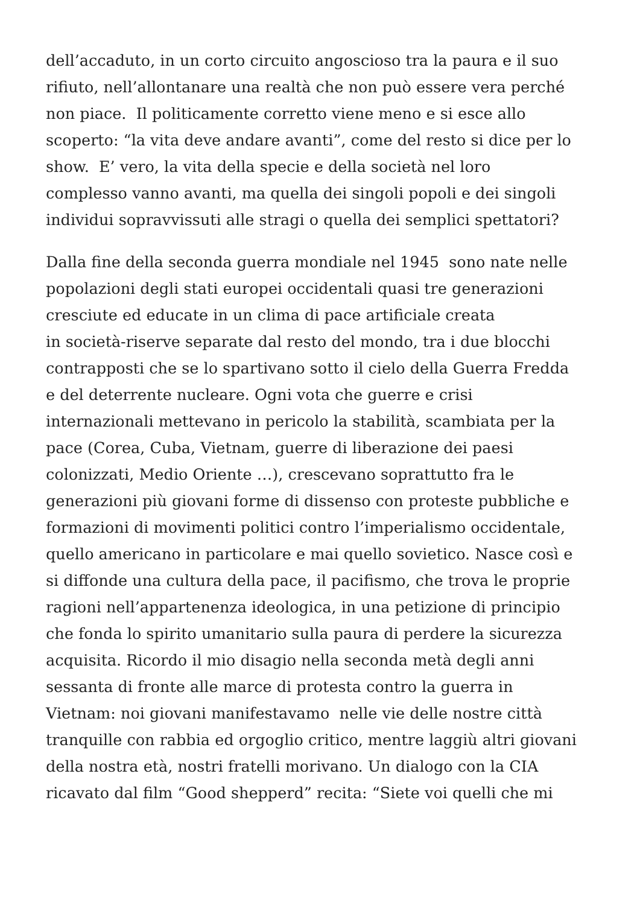dell’accaduto, in un corto circuito angoscioso tra la paura e il suo
rifiuto, nell’allontanare una realtà che non può essere vera perché
non piace. Il politicamente corretto viene meno e si esce allo
scoperto: “la vita deve andare avanti”, come del resto si dice per lo
show. E’ vero, la vita della specie e della società nel loro
complesso vanno avanti, ma quella dei singoli popoli e dei singoli
individui sopravvissuti alle stragi o quella dei semplici spettatori?
Dalla fine della seconda guerra mondiale nel 1945 sono nate nelle
popolazioni degli stati europei occidentali quasi tre generazioni
cresciute ed educate in un clima di pace artificiale creata
in società-riserve separate dal resto del mondo, tra i due blocchi
contrapposti che se lo spartivano sotto il cielo della Guerra Fredda
e del deterrente nucleare. Ogni vota che guerre e crisi
internazionali mettevano in pericolo la stabilità, scambiata per la
pace (Corea, Cuba, Vietnam, guerre di liberazione dei paesi
colonizzati, Medio Oriente …), crescevano soprattutto fra le
generazioni più giovani forme di dissenso con proteste pubbliche e
formazioni di movimenti politici contro l’imperialismo occidentale,
quello americano in particolare e mai quello sovietico. Nasce così e
si diffonde una cultura della pace, il pacifismo, che trova le proprie
ragioni nell’appartenenza ideologica, in una petizione di principio
che fonda lo spirito umanitario sulla paura di perdere la sicurezza
acquisita. Ricordo il mio disagio nella seconda metà degli anni
sessanta di fronte alle marce di protesta contro la guerra in
Vietnam: noi giovani manifestavamo nelle vie delle nostre città
tranquille con rabbia ed orgoglio critico, mentre laggiù altri giovani
della nostra età, nostri fratelli morivano. Un dialogo con la CIA
ricavato dal film “Good shepperd” recita: “Siete voi quelli che mi